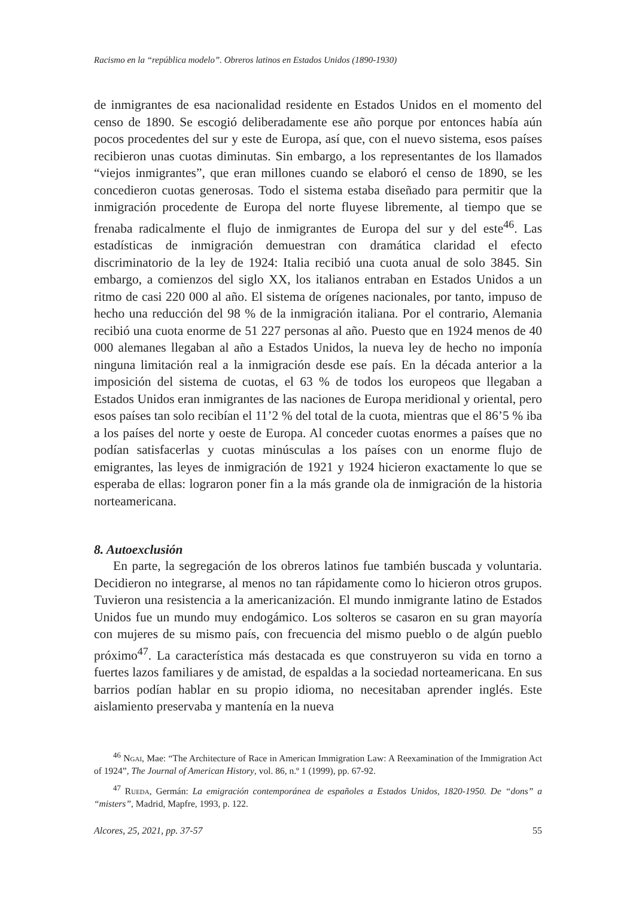Racismo en la “república modelo”. Obreros latinos en Estados Unidos (1890-1930)
de inmigrantes de esa nacionalidad residente en Estados Unidos en el momento del censo de 1890. Se escogió deliberadamente ese año porque por entonces había aún pocos procedentes del sur y este de Europa, así que, con el nuevo sistema, esos países recibieron unas cuotas diminutas. Sin embargo, a los representantes de los llamados “viejos inmigrantes”, que eran millones cuando se elaboró el censo de 1890, se les concedieron cuotas generosas. Todo el sistema estaba diseñado para permitir que la inmigración procedente de Europa del norte fluyese libremente, al tiempo que se frenaba radicalmente el flujo de inmigrantes de Europa del sur y del este<sup>46</sup>. Las estadísticas de inmigración demuestran con dramática claridad el efecto discriminatorio de la ley de 1924: Italia recibió una cuota anual de solo 3845. Sin embargo, a comienzos del siglo XX, los italianos entraban en Estados Unidos a un ritmo de casi 220 000 al año. El sistema de orígenes nacionales, por tanto, impuso de hecho una reducción del 98 % de la inmigración italiana. Por el contrario, Alemania recibió una cuota enorme de 51 227 personas al año. Puesto que en 1924 menos de 40 000 alemanes llegaban al año a Estados Unidos, la nueva ley de hecho no imponía ninguna limitación real a la inmigración desde ese país. En la década anterior a la imposición del sistema de cuotas, el 63 % de todos los europeos que llegaban a Estados Unidos eran inmigrantes de las naciones de Europa meridional y oriental, pero esos países tan solo recibían el 11’2 % del total de la cuota, mientras que el 86’5 % iba a los países del norte y oeste de Europa. Al conceder cuotas enormes a países que no podían satisfacerlas y cuotas minúsculas a los países con un enorme flujo de emigrantes, las leyes de inmigración de 1921 y 1924 hicieron exactamente lo que se esperaba de ellas: lograron poner fin a la más grande ola de inmigración de la historia norteamericana.
8. Autoexclusión
En parte, la segregación de los obreros latinos fue también buscada y voluntaria. Decidieron no integrarse, al menos no tan rápidamente como lo hicieron otros grupos. Tuvieron una resistencia a la americanización. El mundo inmigrante latino de Estados Unidos fue un mundo muy endogámico. Los solteros se casaron en su gran mayoría con mujeres de su mismo país, con frecuencia del mismo pueblo o de algún pueblo próximo<sup>47</sup>. La característica más destacada es que construyeron su vida en torno a fuertes lazos familiares y de amistad, de espaldas a la sociedad norteamericana. En sus barrios podían hablar en su propio idioma, no necesitaban aprender inglés. Este aislamiento preservaba y mantenía en la nueva
<sup>46</sup> Ngai, Mae: “The Architecture of Race in American Immigration Law: A Reexamination of the Immigration Act of 1924”, The Journal of American History, vol. 86, n.º 1 (1999), pp. 67-92.
<sup>47</sup> Rueda, Germán: La emigración contemporánea de españoles a Estados Unidos, 1820-1950. De “dons” a “misters”, Madrid, Mapfre, 1993, p. 122.
Alcores, 25, 2021, pp. 37-57 55